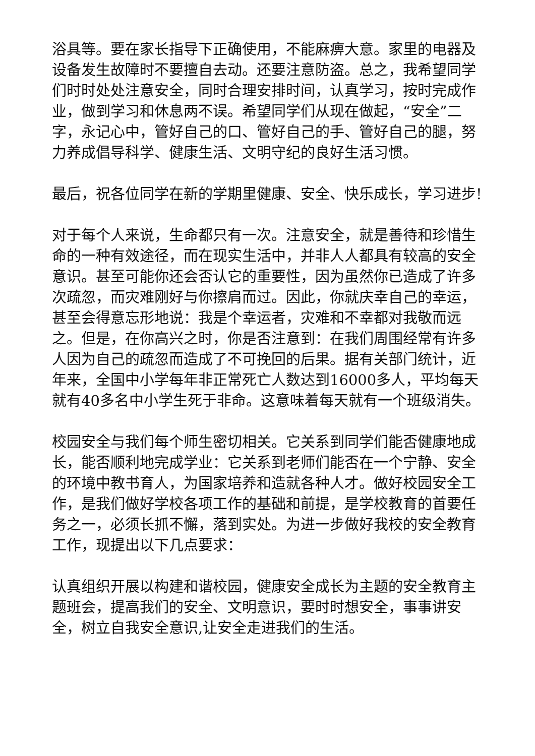浴具等。要在家长指导下正确使用，不能麻痹大意。家里的电器及设备发生故障时不要擅自去动。还要注意防盗。总之，我希望同学们时时处处注意安全，同时合理安排时间，认真学习，按时完成作业，做到学习和休息两不误。希望同学们从现在做起，“安全”二字，永记心中，管好自己的口、管好自己的手、管好自己的腿，努力养成倡导科学、健康生活、文明守纪的良好生活习惯。
最后，祝各位同学在新的学期里健康、安全、快乐成长，学习进步!
对于每个人来说，生命都只有一次。注意安全，就是善待和珍惜生命的一种有效途径，而在现实生活中，并非人人都具有较高的安全意识。甚至可能你还会否认它的重要性，因为虽然你已造成了许多次疏忽，而灾难刚好与你擦肩而过。因此，你就庆幸自己的幸运，甚至会得意忘形地说：我是个幸运者，灾难和不幸都对我敬而远之。但是，在你高兴之时，你是否注意到：在我们周围经常有许多人因为自己的疏忽而造成了不可挽回的后果。据有关部门统计，近年来，全国中小学每年非正常死亡人数达到16000多人，平均每天就有40多名中小学生死于非命。这意味着每天就有一个班级消失。
校园安全与我们每个师生密切相关。它关系到同学们能否健康地成长，能否顺利地完成学业：它关系到老师们能否在一个宁静、安全的环境中教书育人，为国家培养和造就各种人才。做好校园安全工作，是我们做好学校各项工作的基础和前提，是学校教育的首要任务之一，必须长抓不懈，落到实处。为进一步做好我校的安全教育工作，现提出以下几点要求：
认真组织开展以构建和谐校园，健康安全成长为主题的安全教育主题班会，提高我们的安全、文明意识，要时时想安全，事事讲安全，树立自我安全意识,让安全走进我们的生活。